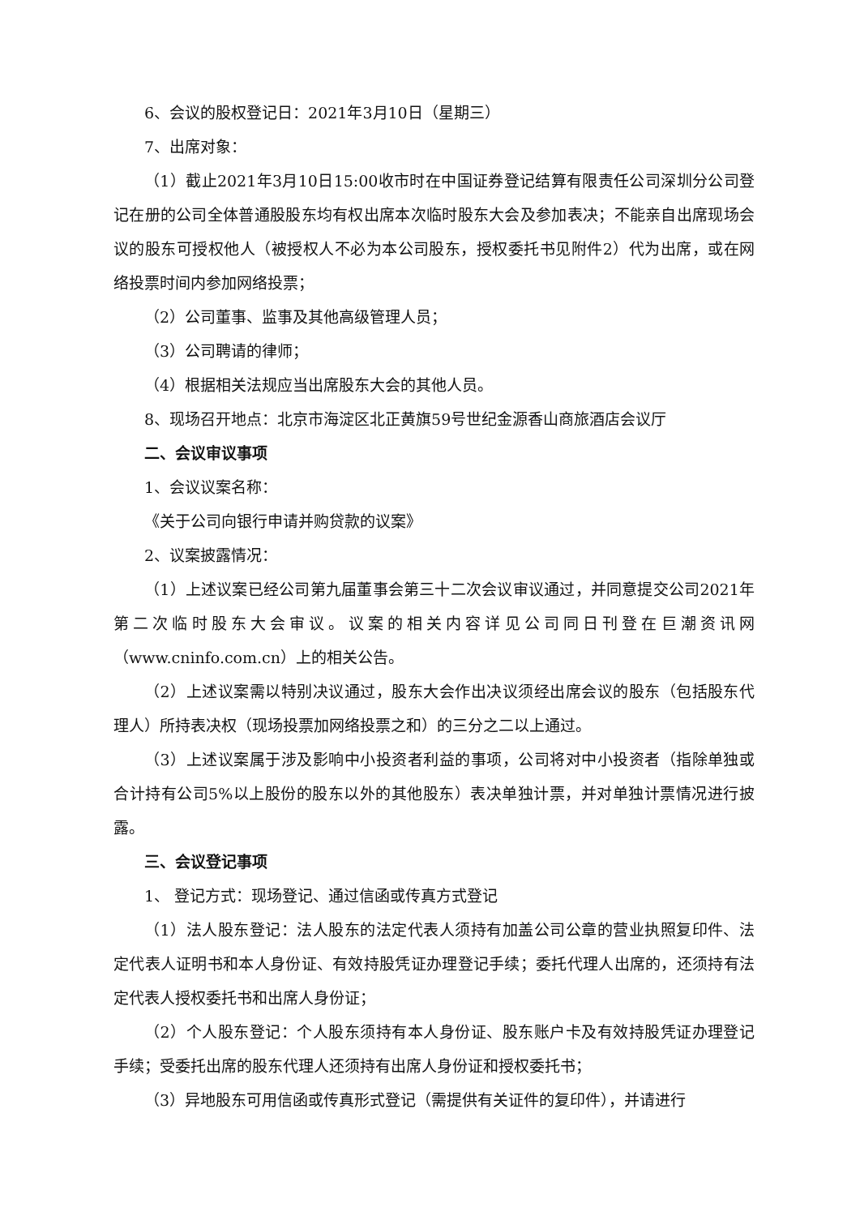6、会议的股权登记日：2021年3月10日（星期三）
7、出席对象：
（1）截止2021年3月10日15:00收市时在中国证券登记结算有限责任公司深圳分公司登记在册的公司全体普通股股东均有权出席本次临时股东大会及参加表决；不能亲自出席现场会议的股东可授权他人（被授权人不必为本公司股东，授权委托书见附件2）代为出席，或在网络投票时间内参加网络投票；
（2）公司董事、监事及其他高级管理人员；
（3）公司聘请的律师；
（4）根据相关法规应当出席股东大会的其他人员。
8、现场召开地点：北京市海淀区北正黄旗59号世纪金源香山商旅酒店会议厅
二、会议审议事项
1、会议议案名称：
《关于公司向银行申请并购贷款的议案》
2、议案披露情况：
（1）上述议案已经公司第九届董事会第三十二次会议审议通过，并同意提交公司2021年第二次临时股东大会审议。议案的相关内容详见公司同日刊登在巨潮资讯网（www.cninfo.com.cn）上的相关公告。
（2）上述议案需以特别决议通过，股东大会作出决议须经出席会议的股东（包括股东代理人）所持表决权（现场投票加网络投票之和）的三分之二以上通过。
（3）上述议案属于涉及影响中小投资者利益的事项，公司将对中小投资者（指除单独或合计持有公司5%以上股份的股东以外的其他股东）表决单独计票，并对单独计票情况进行披露。
三、会议登记事项
1、 登记方式：现场登记、通过信函或传真方式登记
（1）法人股东登记：法人股东的法定代表人须持有加盖公司公章的营业执照复印件、法定代表人证明书和本人身份证、有效持股凭证办理登记手续；委托代理人出席的，还须持有法定代表人授权委托书和出席人身份证；
（2）个人股东登记：个人股东须持有本人身份证、股东账户卡及有效持股凭证办理登记手续；受委托出席的股东代理人还须持有出席人身份证和授权委托书；
（3）异地股东可用信函或传真形式登记（需提供有关证件的复印件），并请进行